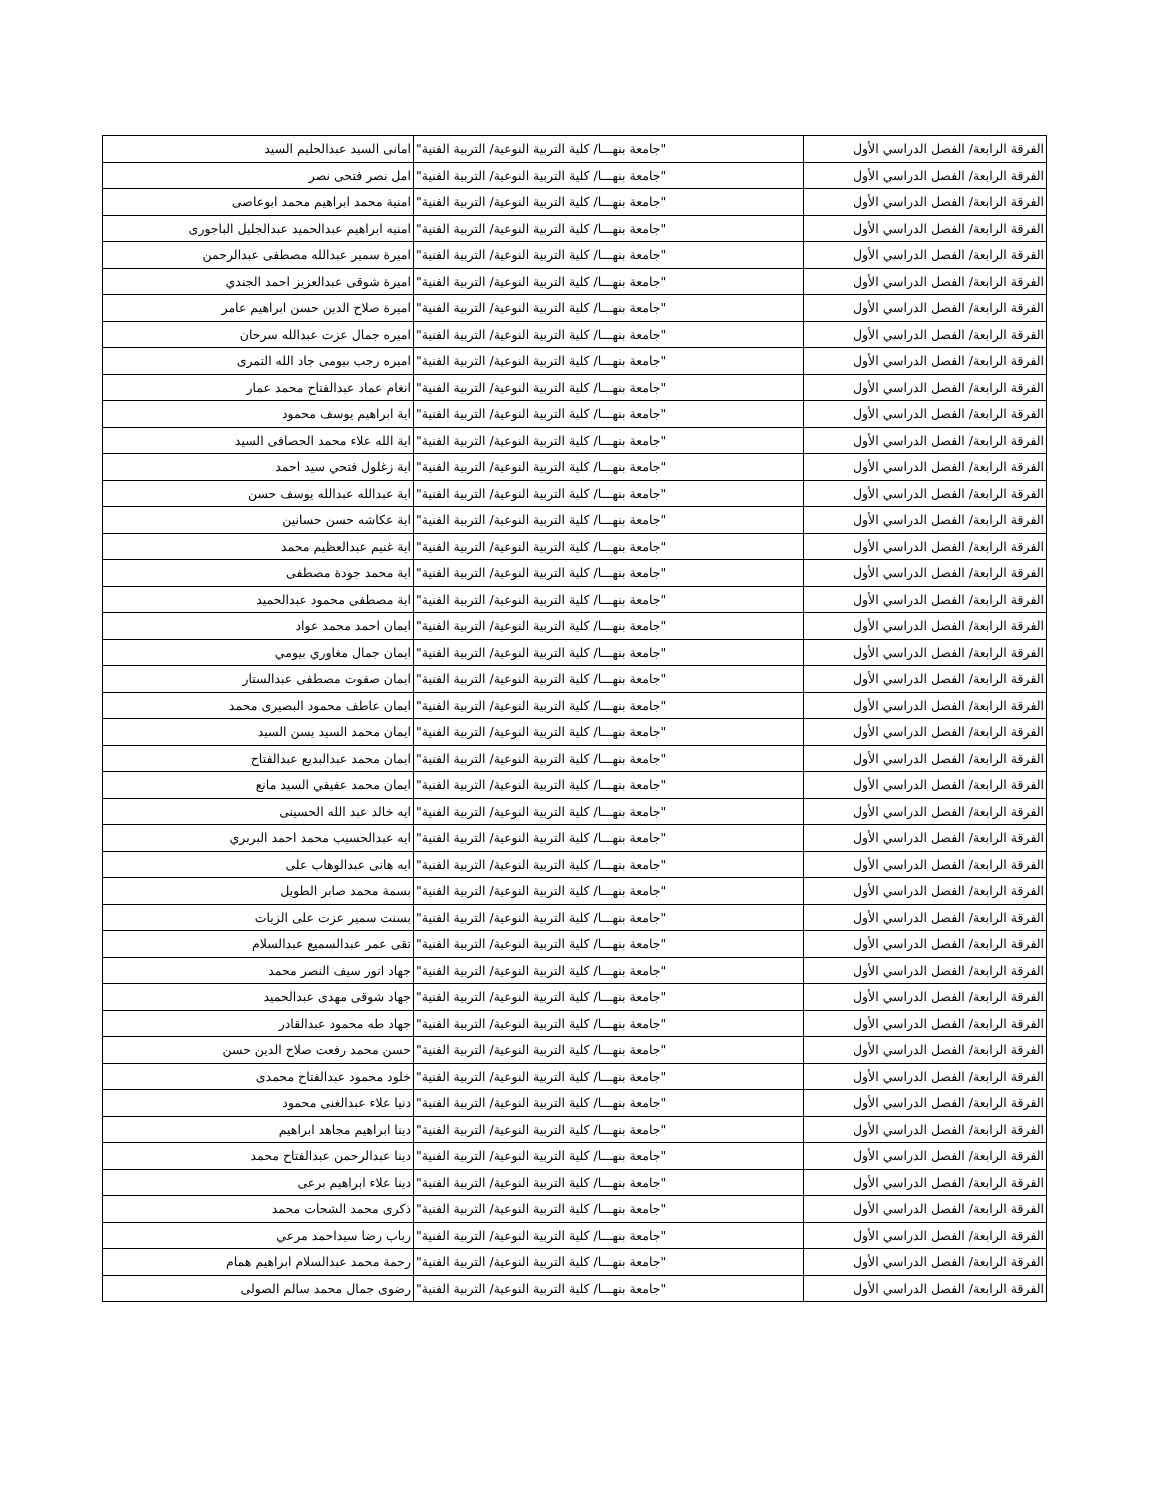| الفرقة الرابعة/ الفصل الدراسي الأول | "جامعة بنهـــا/ كلية التربية النوعية/ التربية الفنية" | امانى السيد عبدالحليم السيد |
| الفرقة الرابعة/ الفصل الدراسي الأول | "جامعة بنهـــا/ كلية التربية النوعية/ التربية الفنية" | امل نصر فتحى نصر |
| الفرقة الرابعة/ الفصل الدراسي الأول | "جامعة بنهـــا/ كلية التربية النوعية/ التربية الفنية" | امنية محمد ابراهيم محمد ابوعاصى |
| الفرقة الرابعة/ الفصل الدراسي الأول | "جامعة بنهـــا/ كلية التربية النوعية/ التربية الفنية" | امنيه ابراهيم عبدالحميد عبدالجليل الباجورى |
| الفرقة الرابعة/ الفصل الدراسي الأول | "جامعة بنهـــا/ كلية التربية النوعية/ التربية الفنية" | اميرة سمير عبدالله مصطفى عبدالرحمن |
| الفرقة الرابعة/ الفصل الدراسي الأول | "جامعة بنهـــا/ كلية التربية النوعية/ التربية الفنية" | اميرة شوقى عبدالعزيز احمد الجندي |
| الفرقة الرابعة/ الفصل الدراسي الأول | "جامعة بنهـــا/ كلية التربية النوعية/ التربية الفنية" | اميرة صلاح الدين حسن ابراهيم عامر |
| الفرقة الرابعة/ الفصل الدراسي الأول | "جامعة بنهـــا/ كلية التربية النوعية/ التربية الفنية" | اميره جمال عزت عبدالله سرحان |
| الفرقة الرابعة/ الفصل الدراسي الأول | "جامعة بنهـــا/ كلية التربية النوعية/ التربية الفنية" | اميره رجب بيومى جاد الله التمرى |
| الفرقة الرابعة/ الفصل الدراسي الأول | "جامعة بنهـــا/ كلية التربية النوعية/ التربية الفنية" | انغام عماد عبدالفتاح محمد عمار |
| الفرقة الرابعة/ الفصل الدراسي الأول | "جامعة بنهـــا/ كلية التربية النوعية/ التربية الفنية" | اية ابراهيم يوسف محمود |
| الفرقة الرابعة/ الفصل الدراسي الأول | "جامعة بنهـــا/ كلية التربية النوعية/ التربية الفنية" | اية الله علاء محمد الحصافى السيد |
| الفرقة الرابعة/ الفصل الدراسي الأول | "جامعة بنهـــا/ كلية التربية النوعية/ التربية الفنية" | اية زغلول فتحي سيد احمد |
| الفرقة الرابعة/ الفصل الدراسي الأول | "جامعة بنهـــا/ كلية التربية النوعية/ التربية الفنية" | اية عبدالله عبدالله يوسف حسن |
| الفرقة الرابعة/ الفصل الدراسي الأول | "جامعة بنهـــا/ كلية التربية النوعية/ التربية الفنية" | اية عكاشه حسن حسانين |
| الفرقة الرابعة/ الفصل الدراسي الأول | "جامعة بنهـــا/ كلية التربية النوعية/ التربية الفنية" | اية غنيم عبدالعظيم محمد |
| الفرقة الرابعة/ الفصل الدراسي الأول | "جامعة بنهـــا/ كلية التربية النوعية/ التربية الفنية" | اية محمد جودة مصطفى |
| الفرقة الرابعة/ الفصل الدراسي الأول | "جامعة بنهـــا/ كلية التربية النوعية/ التربية الفنية" | اية مصطفى محمود عبدالحميد |
| الفرقة الرابعة/ الفصل الدراسي الأول | "جامعة بنهـــا/ كلية التربية النوعية/ التربية الفنية" | ايمان احمد محمد عواد |
| الفرقة الرابعة/ الفصل الدراسي الأول | "جامعة بنهـــا/ كلية التربية النوعية/ التربية الفنية" | ايمان جمال مغاوري بيومي |
| الفرقة الرابعة/ الفصل الدراسي الأول | "جامعة بنهـــا/ كلية التربية النوعية/ التربية الفنية" | ايمان صفوت مصطفى عبدالستار |
| الفرقة الرابعة/ الفصل الدراسي الأول | "جامعة بنهـــا/ كلية التربية النوعية/ التربية الفنية" | ايمان عاطف محمود البصيرى محمد |
| الفرقة الرابعة/ الفصل الدراسي الأول | "جامعة بنهـــا/ كلية التربية النوعية/ التربية الفنية" | ايمان محمد السيد يسن السيد |
| الفرقة الرابعة/ الفصل الدراسي الأول | "جامعة بنهـــا/ كلية التربية النوعية/ التربية الفنية" | ايمان محمد عبدالبديع عبدالفتاح |
| الفرقة الرابعة/ الفصل الدراسي الأول | "جامعة بنهـــا/ كلية التربية النوعية/ التربية الفنية" | ايمان محمد عفيفي السيد مانع |
| الفرقة الرابعة/ الفصل الدراسي الأول | "جامعة بنهـــا/ كلية التربية النوعية/ التربية الفنية" | ايه خالد عبد الله الحسينى |
| الفرقة الرابعة/ الفصل الدراسي الأول | "جامعة بنهـــا/ كلية التربية النوعية/ التربية الفنية" | ايه عبدالحسيب محمد احمد البربري |
| الفرقة الرابعة/ الفصل الدراسي الأول | "جامعة بنهـــا/ كلية التربية النوعية/ التربية الفنية" | ايه هانى عبدالوهاب على |
| الفرقة الرابعة/ الفصل الدراسي الأول | "جامعة بنهـــا/ كلية التربية النوعية/ التربية الفنية" | بسمة محمد صابر الطويل |
| الفرقة الرابعة/ الفصل الدراسي الأول | "جامعة بنهـــا/ كلية التربية النوعية/ التربية الفنية" | بسنت سمير عزت على الزيات |
| الفرقة الرابعة/ الفصل الدراسي الأول | "جامعة بنهـــا/ كلية التربية النوعية/ التربية الفنية" | تقى عمر عبدالسميع عبدالسلام |
| الفرقة الرابعة/ الفصل الدراسي الأول | "جامعة بنهـــا/ كلية التربية النوعية/ التربية الفنية" | جهاد انور سيف النصر محمد |
| الفرقة الرابعة/ الفصل الدراسي الأول | "جامعة بنهـــا/ كلية التربية النوعية/ التربية الفنية" | جهاد شوقى مهدى عبدالحميد |
| الفرقة الرابعة/ الفصل الدراسي الأول | "جامعة بنهـــا/ كلية التربية النوعية/ التربية الفنية" | جهاد طه محمود عبدالقادر |
| الفرقة الرابعة/ الفصل الدراسي الأول | "جامعة بنهـــا/ كلية التربية النوعية/ التربية الفنية" | حسن محمد رفعت صلاح الدين حسن |
| الفرقة الرابعة/ الفصل الدراسي الأول | "جامعة بنهـــا/ كلية التربية النوعية/ التربية الفنية" | خلود محمود عبدالفتاح محمدى |
| الفرقة الرابعة/ الفصل الدراسي الأول | "جامعة بنهـــا/ كلية التربية النوعية/ التربية الفنية" | دنيا علاء عبدالغنى محمود |
| الفرقة الرابعة/ الفصل الدراسي الأول | "جامعة بنهـــا/ كلية التربية النوعية/ التربية الفنية" | دينا ابراهيم مجاهد ابراهيم |
| الفرقة الرابعة/ الفصل الدراسي الأول | "جامعة بنهـــا/ كلية التربية النوعية/ التربية الفنية" | دينا عبدالرحمن عبدالفتاح محمد |
| الفرقة الرابعة/ الفصل الدراسي الأول | "جامعة بنهـــا/ كلية التربية النوعية/ التربية الفنية" | دينا علاء ابراهيم برعى |
| الفرقة الرابعة/ الفصل الدراسي الأول | "جامعة بنهـــا/ كلية التربية النوعية/ التربية الفنية" | ذكرى محمد الشحات محمد |
| الفرقة الرابعة/ الفصل الدراسي الأول | "جامعة بنهـــا/ كلية التربية النوعية/ التربية الفنية" | رباب رضا سيداحمد مرعي |
| الفرقة الرابعة/ الفصل الدراسي الأول | "جامعة بنهـــا/ كلية التربية النوعية/ التربية الفنية" | رحمة محمد عبدالسلام ابراهيم همام |
| الفرقة الرابعة/ الفصل الدراسي الأول | "جامعة بنهـــا/ كلية التربية النوعية/ التربية الفنية" | رضوى جمال محمد سالم الصولى |